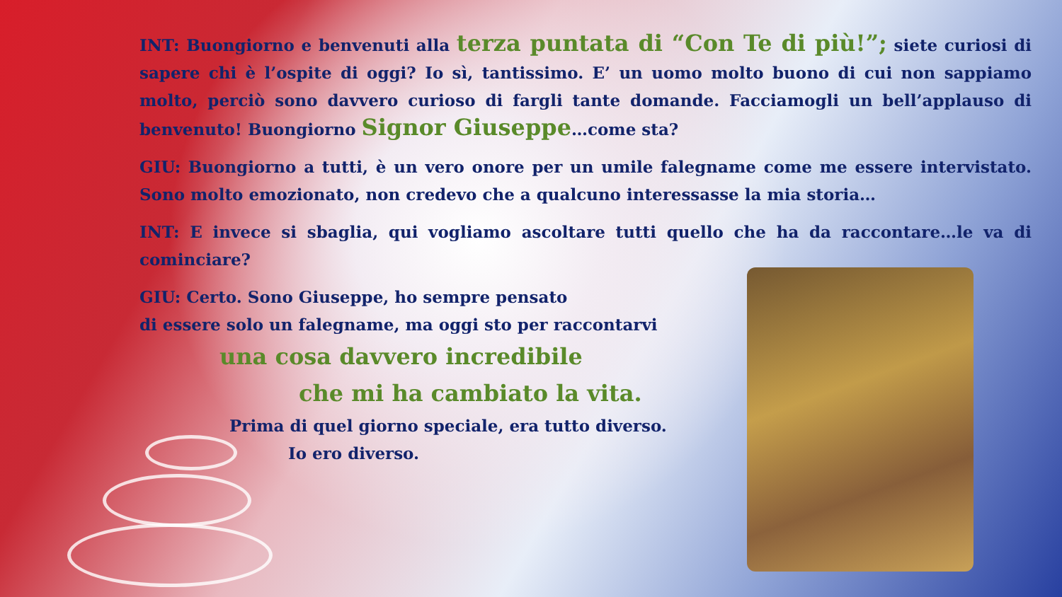INT: Buongiorno e benvenuti alla terza puntata di “Con Te di più!”; siete curiosi di sapere chi è l’ospite di oggi? Io sì, tantissimo. E’ un uomo molto buono di cui non sappiamo molto, perciò sono davvero curioso di fargli tante domande. Facciamogli un bell’applauso di benvenuto! Buongiorno Signor Giuseppe…come sta?
GIU: Buongiorno a tutti, è un vero onore per un umile falegname come me essere intervistato. Sono molto emozionato, non credevo che a qualcuno interessasse la mia storia…
INT: E invece si sbaglia, qui vogliamo ascoltare tutti quello che ha da raccontare…le va di cominciare?
GIU: Certo. Sono Giuseppe, ho sempre pensato
di essere solo un falegname, ma oggi sto per raccontarvi
una cosa davvero incredibile
che mi ha cambiato la vita.
Prima di quel giorno speciale, era tutto diverso.
Io ero diverso.